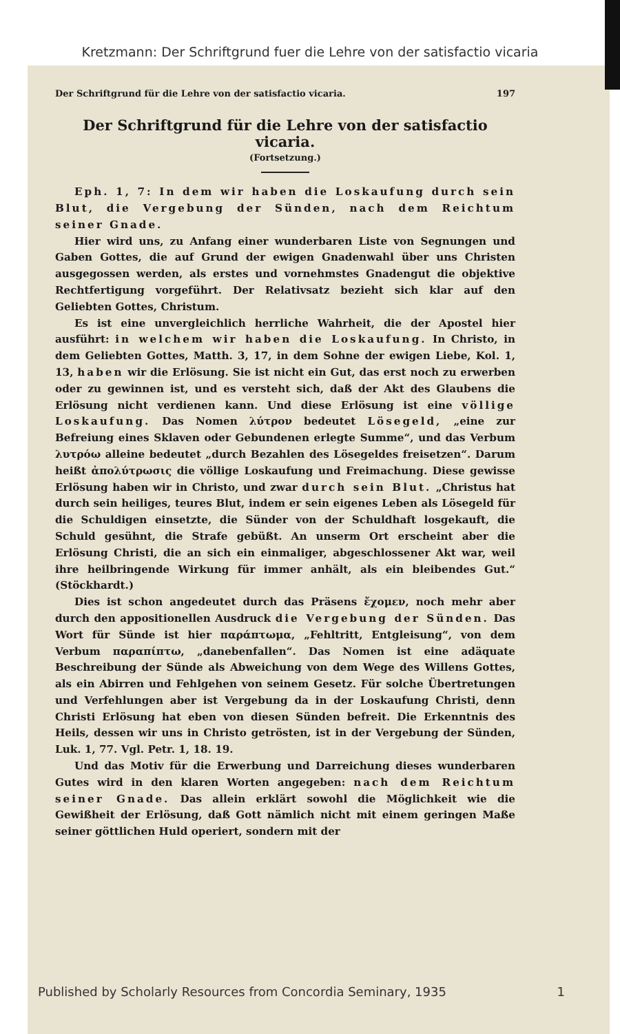Kretzmann: Der Schriftgrund fuer die Lehre von der satisfactio vicaria
Der Schriftgrund für die Lehre von der satisfactio vicaria. 197
Der Schriftgrund für die Lehre von der satisfactio vicaria.
(Fortsetzung.)
Eph. 1, 7: In dem wir haben die Loskaufung durch sein Blut, die Vergebung der Sünden, nach dem Reichtum seiner Gnade.
Hier wird uns, zu Anfang einer wunderbaren Liste von Segnungen und Gaben Gottes, die auf Grund der ewigen Gnadenwahl über uns Christen ausgegossen werden, als erstes und vornehmstes Gnadengut die objektive Rechtfertigung vorgeführt. Der Relativsatz bezieht sich klar auf den Geliebten Gottes, Christum.
Es ist eine unvergleichlich herrliche Wahrheit, die der Apostel hier ausführt: in welchem wir haben die Loskaufung. In Christo, in dem Geliebten Gottes, Matth. 3, 17, in dem Sohne der ewigen Liebe, Kol. 1, 13, haben wir die Erlösung. Sie ist nicht ein Gut, das erst noch zu erwerben oder zu gewinnen ist, und es versteht sich, daß der Akt des Glaubens die Erlösung nicht verdienen kann. Und diese Erlösung ist eine völlige Loskaufung. Das Nomen λύτρον bedeutet Lösegeld, „eine zur Befreiung eines Sklaven oder Gebundenen erlegte Summe“, und das Verbum λυτρόω alleine bedeutet „durch Bezahlen des Lösegeldes freisetzen“. Darum heißt ἀπολύτρωσις die völlige Loskaufung und Freimachung. Diese gewisse Erlösung haben wir in Christo, und zwar durch sein Blut. „Christus hat durch sein heiliges, teures Blut, indem er sein eigenes Leben als Lösegeld für die Schuldigen einsetzte, die Sünder von der Schuldhaft losgekauft, die Schuld gesühnt, die Strafe gebüßt. An unserm Ort erscheint aber die Erlösung Christi, die an sich ein einmaliger, abgeschlossener Akt war, weil ihre heilbringende Wirkung für immer anhält, als ein bleibendes Gut.“ (Stöckhardt.)
Dies ist schon angedeutet durch das Präsens ἔχομεν, noch mehr aber durch den appositionellen Ausdruck die Vergebung der Sünden. Das Wort für Sünde ist hier παράπτωμα, „Fehltritt, Entgleisung“, von dem Verbum παραπίπτω, „danebenfallen“. Das Nomen ist eine adäquate Beschreibung der Sünde als Abweichung von dem Wege des Willens Gottes, als ein Abirren und Fehlgehen von seinem Gesetz. Für solche Übertretungen und Verfehlungen aber ist Vergebung da in der Loskaufung Christi, denn Christi Erlösung hat eben von diesen Sünden befreit. Die Erkenntnis des Heils, dessen wir uns in Christo getrösten, ist in der Vergebung der Sünden, Luk. 1, 77. Vgl. Petr. 1, 18. 19.
Und das Motiv für die Erwerbung und Darreichung dieses wunderbaren Gutes wird in den klaren Worten angegeben: nach dem Reichtum seiner Gnade. Das allein erklärt sowohl die Möglichkeit wie die Gewißheit der Erlösung, daß Gott nämlich nicht mit einem geringen Maße seiner göttlichen Huld operiert, sondern mit der
Published by Scholarly Resources from Concordia Seminary, 1935 1